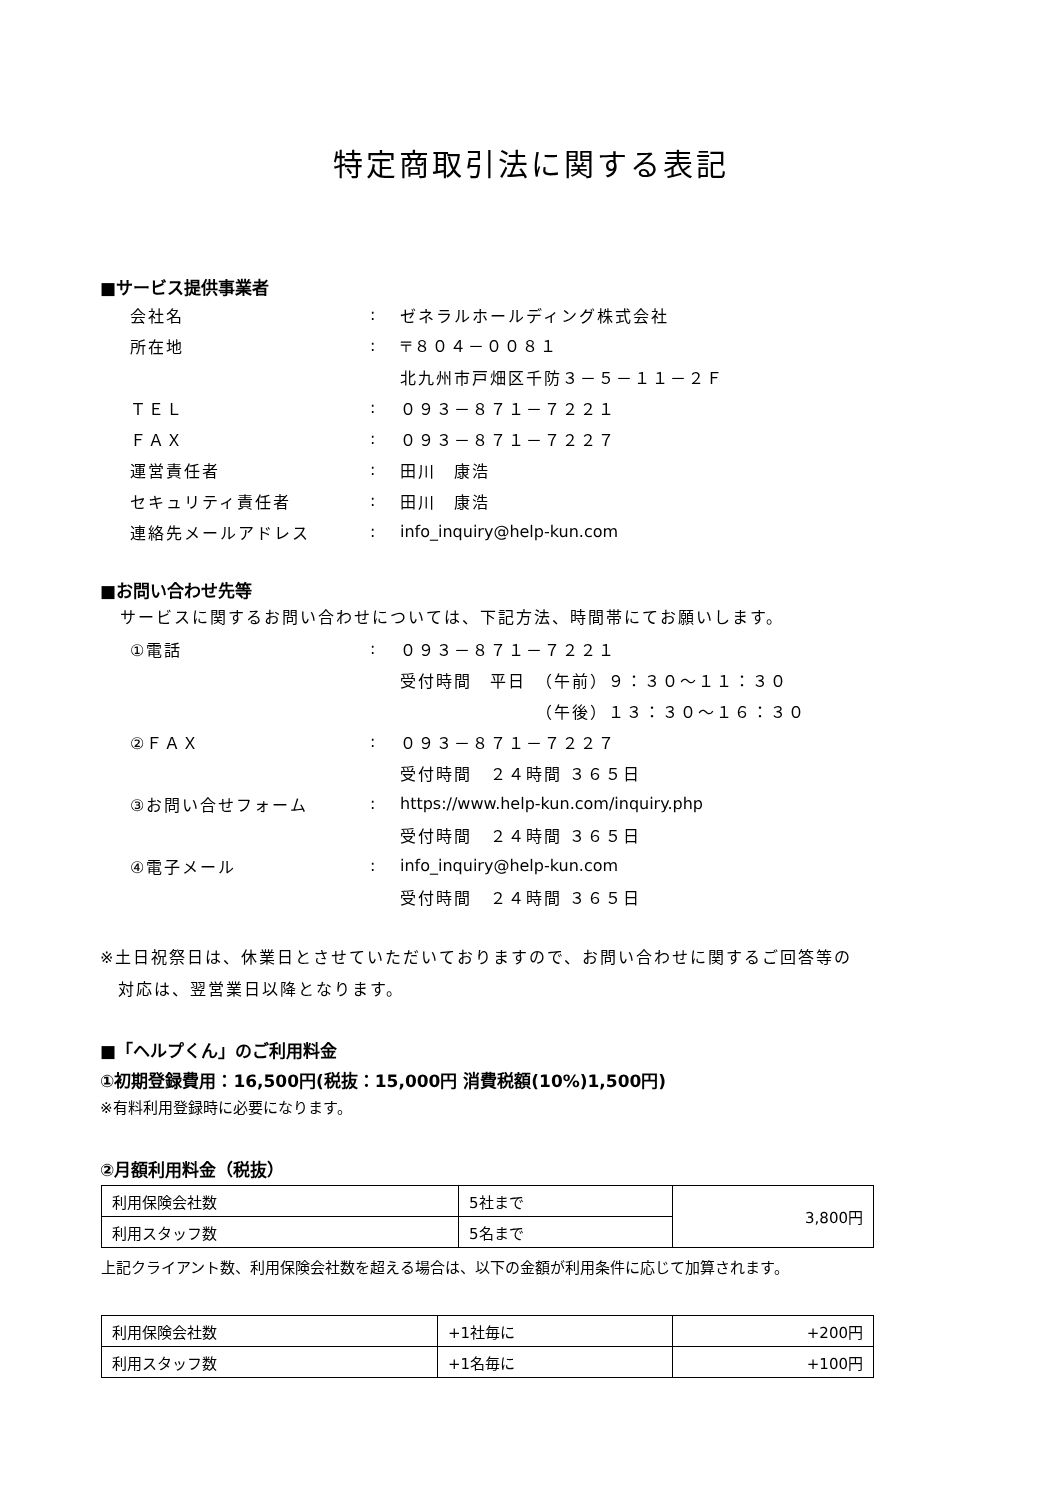特定商取引法に関する表記
■サービス提供事業者
会社名: ゼネラルホールディング株式会社
所在地: 〒８０４－００８１
北九州市戸畑区千防３－５－１１－２Ｆ
ＴＥＬ: ０９３－８７１－７２２１
ＦＡＸ: ０９３－８７１－７２２７
運営責任者: 田川　康浩
セキュリティ責任者: 田川　康浩
連絡先メールアドレス: info_inquiry@help-kun.com
■お問い合わせ先等
サービスに関するお問い合わせについては、下記方法、時間帯にてお願いします。
①電話: ０９３－８７１－７２２１
受付時間　平日　（午前）９：３０～１１：３０
　　　　　　　　（午後）１３：３０～１６：３０
②ＦＡＸ: ０９３－８７１－７２２７
受付時間　２４時間 ３６５日
③お問い合せフォーム: https://www.help-kun.com/inquiry.php
受付時間　２４時間 ３６５日
④電子メール: info_inquiry@help-kun.com
受付時間　２４時間 ３６５日
※土日祝祭日は、休業日とさせていただいておりますので、お問い合わせに関するご回答等の
　対応は、翌営業日以降となります。
■「ヘルプくん」のご利用料金
①初期登録費用：16,500円(税抜：15,000円 消費税額(10%)1,500円)
※有料利用登録時に必要になります。
②月額利用料金（税抜）
| 利用保険会社数 | 5社まで | 3,800円 |
| 利用スタッフ数 | 5名まで | |
上記クライアント数、利用保険会社数を超える場合は、以下の金額が利用条件に応じて加算されます。
| 利用保険会社数 | +1社毎に | +200円 |
| 利用スタッフ数 | +1名毎に | +100円 |